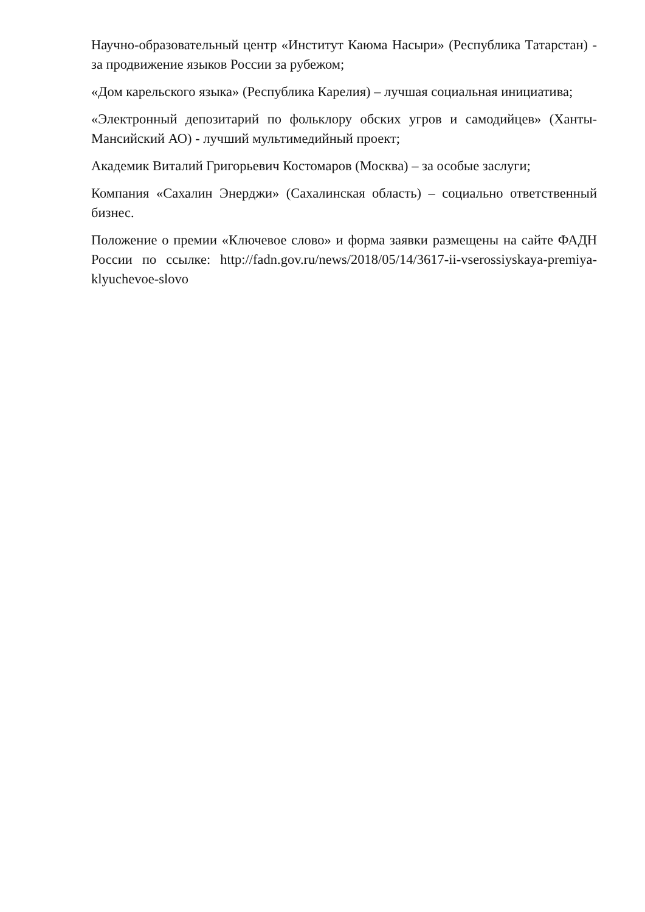Научно-образовательный центр «Институт Каюма Насыри» (Республика Татарстан) - за продвижение языков России за рубежом;
«Дом карельского языка» (Республика Карелия) – лучшая социальная инициатива;
«Электронный депозитарий по фольклору обских угров и самодийцев» (Ханты-Мансийский АО) - лучший мультимедийный проект;
Академик Виталий Григорьевич Костомаров (Москва) – за особые заслуги;
Компания «Сахалин Энерджи» (Сахалинская область) – социально ответственный бизнес.
Положение о премии «Ключевое слово» и форма заявки размещены на сайте ФАДН России по ссылке: http://fadn.gov.ru/news/2018/05/14/3617-ii-vserossiyskaya-premiya-klyuchevoe-slovo